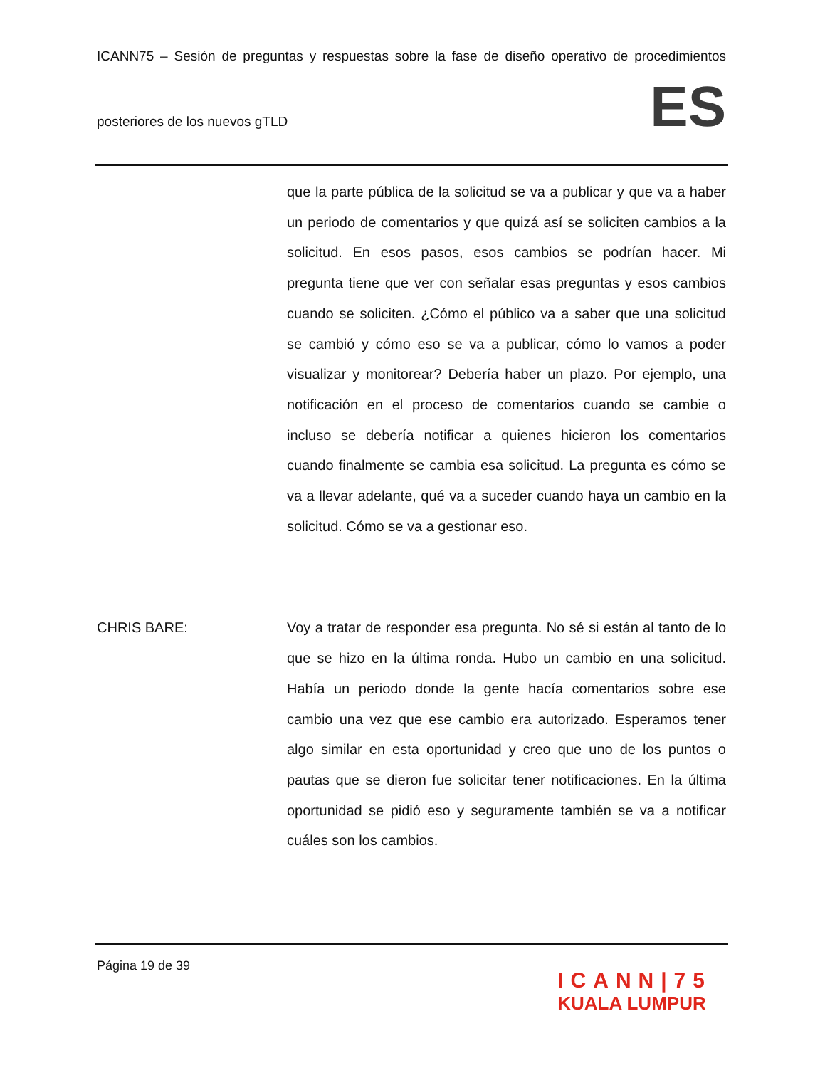ICANN75 – Sesión de preguntas y respuestas sobre la fase de diseño operativo de procedimientos
posteriores de los nuevos gTLD
ES
que la parte pública de la solicitud se va a publicar y que va a haber un periodo de comentarios y que quizá así se soliciten cambios a la solicitud. En esos pasos, esos cambios se podrían hacer. Mi pregunta tiene que ver con señalar esas preguntas y esos cambios cuando se soliciten. ¿Cómo el público va a saber que una solicitud se cambió y cómo eso se va a publicar, cómo lo vamos a poder visualizar y monitorear? Debería haber un plazo. Por ejemplo, una notificación en el proceso de comentarios cuando se cambie o incluso se debería notificar a quienes hicieron los comentarios cuando finalmente se cambia esa solicitud. La pregunta es cómo se va a llevar adelante, qué va a suceder cuando haya un cambio en la solicitud. Cómo se va a gestionar eso.
CHRIS BARE: Voy a tratar de responder esa pregunta. No sé si están al tanto de lo que se hizo en la última ronda. Hubo un cambio en una solicitud. Había un periodo donde la gente hacía comentarios sobre ese cambio una vez que ese cambio era autorizado. Esperamos tener algo similar en esta oportunidad y creo que uno de los puntos o pautas que se dieron fue solicitar tener notificaciones. En la última oportunidad se pidió eso y seguramente también se va a notificar cuáles son los cambios.
Página 19 de 39
ICANN|75
KUALA LUMPUR